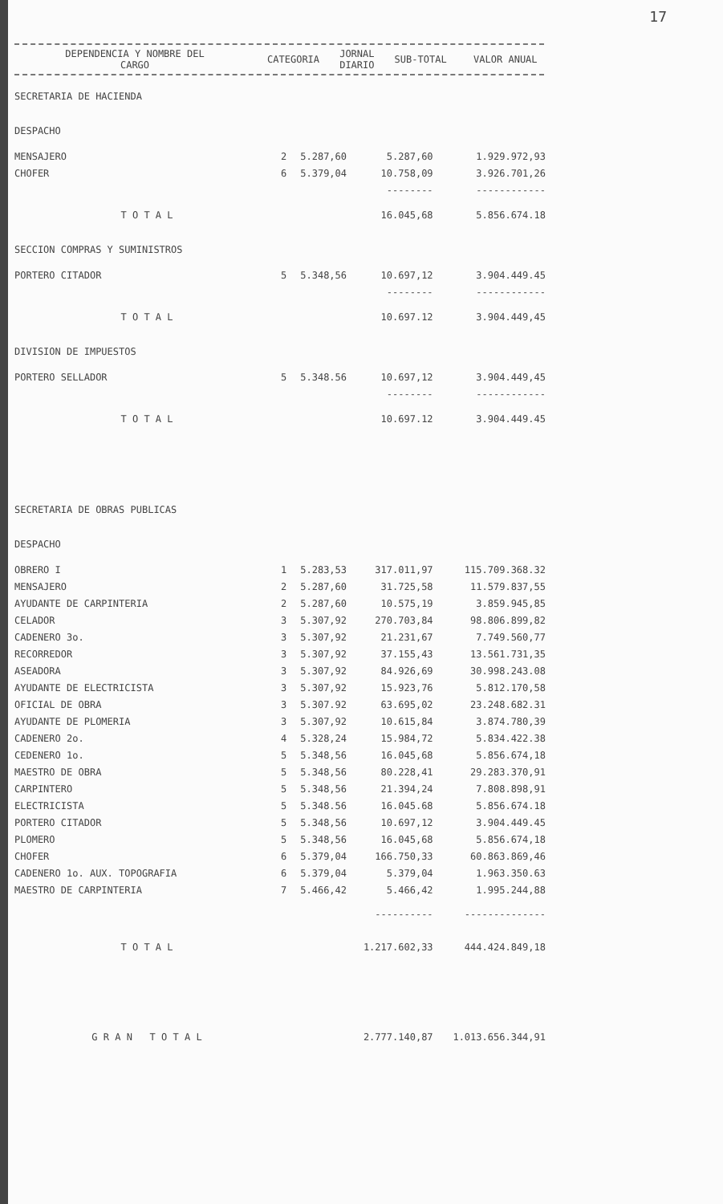17
| DEPENDENCIA Y NOMBRE DEL CARGO | CATEGORIA | JORNAL DIARIO | SUB-TOTAL | VALOR ANUAL |
| --- | --- | --- | --- | --- |
| SECRETARIA DE HACIENDA | | | | |
| DESPACHO | | | | |
| MENSAJERO | 2 | 5.287,60 | 5.287,60 | 1.929.972,93 |
| CHOFER | 6 | 5.379,04 | 10.758,09 | 3.926.701,26 |
| | | | -------- | ------------ |
| T O T A L | | | 16.045,68 | 5.856.674.18 |
| SECCION COMPRAS Y SUMINISTROS | | | | |
| PORTERO CITADOR | 5 | 5.348,56 | 10.697,12 | 3.904.449.45 |
| | | | -------- | ------------ |
| T O T A L | | | 10.697.12 | 3.904.449,45 |
| DIVISION DE IMPUESTOS | | | | |
| PORTERO SELLADOR | 5 | 5.348.56 | 10.697,12 | 3.904.449,45 |
| | | | -------- | ------------ |
| T O T A L | | | 10.697.12 | 3.904.449.45 |
| SECRETARIA DE OBRAS PUBLICAS | | | | |
| DESPACHO | | | | |
| OBRERO I | 1 | 5.283,53 | 317.011,97 | 115.709.368.32 |
| MENSAJERO | 2 | 5.287,60 | 31.725,58 | 11.579.837,55 |
| AYUDANTE DE CARPINTERIA | 2 | 5.287,60 | 10.575,19 | 3.859.945,85 |
| CELADOR | 3 | 5.307,92 | 270.703,84 | 98.806.899,82 |
| CADENERO 3o. | 3 | 5.307,92 | 21.231,67 | 7.749.560,77 |
| RECORREDOR | 3 | 5.307,92 | 37.155,43 | 13.561.731,35 |
| ASEADORA | 3 | 5.307,92 | 84.926,69 | 30.998.243.08 |
| AYUDANTE DE ELECTRICISTA | 3 | 5.307,92 | 15.923,76 | 5.812.170,58 |
| OFICIAL DE OBRA | 3 | 5.307.92 | 63.695,02 | 23.248.682.31 |
| AYUDANTE DE PLOMERIA | 3 | 5.307,92 | 10.615,84 | 3.874.780,39 |
| CADENERO 2o. | 4 | 5.328,24 | 15.984,72 | 5.834.422.38 |
| CEDENERO 1o. | 5 | 5.348,56 | 16.045,68 | 5.856.674,18 |
| MAESTRO DE OBRA | 5 | 5.348,56 | 80.228,41 | 29.283.370,91 |
| CARPINTERO | 5 | 5.348,56 | 21.394,24 | 7.808.898,91 |
| ELECTRICISTA | 5 | 5.348.56 | 16.045.68 | 5.856.674.18 |
| PORTERO CITADOR | 5 | 5.348,56 | 10.697,12 | 3.904.449.45 |
| PLOMERO | 5 | 5.348,56 | 16.045,68 | 5.856.674,18 |
| CHOFER | 6 | 5.379,04 | 166.750,33 | 60.863.869,46 |
| CADENERO 1o. AUX. TOPOGRAFIA | 6 | 5.379,04 | 5.379,04 | 1.963.350.63 |
| MAESTRO DE CARPINTERIA | 7 | 5.466,42 | 5.466,42 | 1.995.244,88 |
| | | | ---------- | -------------- |
| T O T A L | | | 1.217.602,33 | 444.424.849,18 |
| G R A N T O T A L | | | 2.777.140,87 | 1.013.656.344,91 |